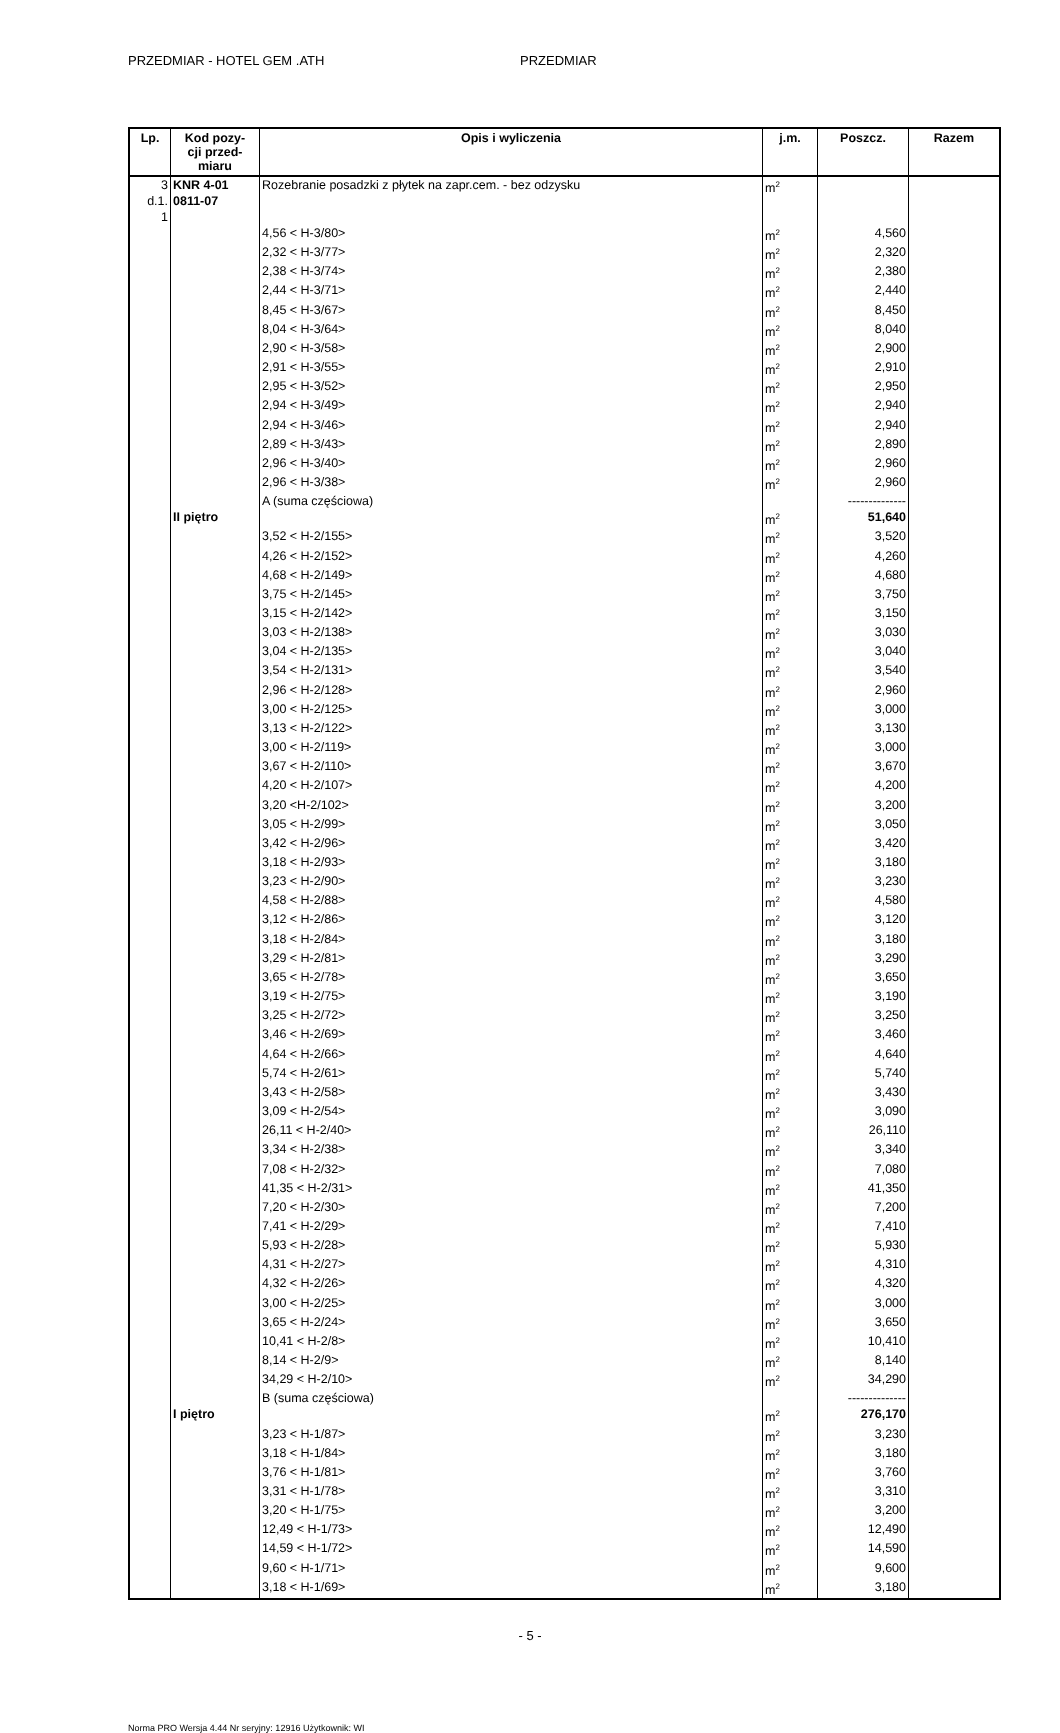PRZEDMIAR - HOTEL GEM .ATH PRZEDMIAR
| Lp. | Kod pozy- cji przed- miaru | Opis i wyliczenia | j.m. | Poszcz. | Razem |
| --- | --- | --- | --- | --- | --- |
| 3 d.1. 1 | KNR 4-01 0811-07 | Rozebranie posadzki z płytek na zapr.cem. - bez odzysku | m<sup>2</sup> | | |
| | | 4,56 < H-3/80> | m<sup>2</sup> | 4,560 | |
| | | 2,32 < H-3/77> | m<sup>2</sup> | 2,320 | |
| | | 2,38 < H-3/74> | m<sup>2</sup> | 2,380 | |
| | | 2,44 < H-3/71> | m<sup>2</sup> | 2,440 | |
| | | 8,45 < H-3/67> | m<sup>2</sup> | 8,450 | |
| | | 8,04 < H-3/64> | m<sup>2</sup> | 8,040 | |
| | | 2,90 < H-3/58> | m<sup>2</sup> | 2,900 | |
| | | 2,91 < H-3/55> | m<sup>2</sup> | 2,910 | |
| | | 2,95 < H-3/52> | m<sup>2</sup> | 2,950 | |
| | | 2,94 < H-3/49> | m<sup>2</sup> | 2,940 | |
| | | 2,94 < H-3/46> | m<sup>2</sup> | 2,940 | |
| | | 2,89 < H-3/43> | m<sup>2</sup> | 2,890 | |
| | | 2,96 < H-3/40> | m<sup>2</sup> | 2,960 | |
| | | 2,96 < H-3/38> | m<sup>2</sup> | 2,960 | |
| | | A (suma częściowa) | | -------------- | |
| | II piętro | | m<sup>2</sup> | 51,640 | |
| | | 3,52 < H-2/155> | m<sup>2</sup> | 3,520 | |
| | | 4,26 < H-2/152> | m<sup>2</sup> | 4,260 | |
| | | 4,68 < H-2/149> | m<sup>2</sup> | 4,680 | |
| | | 3,75 < H-2/145> | m<sup>2</sup> | 3,750 | |
| | | 3,15 < H-2/142> | m<sup>2</sup> | 3,150 | |
| | | 3,03 < H-2/138> | m<sup>2</sup> | 3,030 | |
| | | 3,04 < H-2/135> | m<sup>2</sup> | 3,040 | |
| | | 3,54 < H-2/131> | m<sup>2</sup> | 3,540 | |
| | | 2,96 < H-2/128> | m<sup>2</sup> | 2,960 | |
| | | 3,00 < H-2/125> | m<sup>2</sup> | 3,000 | |
| | | 3,13 < H-2/122> | m<sup>2</sup> | 3,130 | |
| | | 3,00 < H-2/119> | m<sup>2</sup> | 3,000 | |
| | | 3,67 < H-2/110> | m<sup>2</sup> | 3,670 | |
| | | 4,20 < H-2/107> | m<sup>2</sup> | 4,200 | |
| | | 3,20 <H-2/102> | m<sup>2</sup> | 3,200 | |
| | | 3,05 < H-2/99> | m<sup>2</sup> | 3,050 | |
| | | 3,42 < H-2/96> | m<sup>2</sup> | 3,420 | |
| | | 3,18 < H-2/93> | m<sup>2</sup> | 3,180 | |
| | | 3,23 < H-2/90> | m<sup>2</sup> | 3,230 | |
| | | 4,58 < H-2/88> | m<sup>2</sup> | 4,580 | |
| | | 3,12 < H-2/86> | m<sup>2</sup> | 3,120 | |
| | | 3,18 < H-2/84> | m<sup>2</sup> | 3,180 | |
| | | 3,29 < H-2/81> | m<sup>2</sup> | 3,290 | |
| | | 3,65 < H-2/78> | m<sup>2</sup> | 3,650 | |
| | | 3,19 < H-2/75> | m<sup>2</sup> | 3,190 | |
| | | 3,25 < H-2/72> | m<sup>2</sup> | 3,250 | |
| | | 3,46 < H-2/69> | m<sup>2</sup> | 3,460 | |
| | | 4,64 < H-2/66> | m<sup>2</sup> | 4,640 | |
| | | 5,74 < H-2/61> | m<sup>2</sup> | 5,740 | |
| | | 3,43 < H-2/58> | m<sup>2</sup> | 3,430 | |
| | | 3,09 < H-2/54> | m<sup>2</sup> | 3,090 | |
| | | 26,11 < H-2/40> | m<sup>2</sup> | 26,110 | |
| | | 3,34 < H-2/38> | m<sup>2</sup> | 3,340 | |
| | | 7,08 < H-2/32> | m<sup>2</sup> | 7,080 | |
| | | 41,35 < H-2/31> | m<sup>2</sup> | 41,350 | |
| | | 7,20 < H-2/30> | m<sup>2</sup> | 7,200 | |
| | | 7,41 < H-2/29> | m<sup>2</sup> | 7,410 | |
| | | 5,93 < H-2/28> | m<sup>2</sup> | 5,930 | |
| | | 4,31 < H-2/27> | m<sup>2</sup> | 4,310 | |
| | | 4,32 < H-2/26> | m<sup>2</sup> | 4,320 | |
| | | 3,00 < H-2/25> | m<sup>2</sup> | 3,000 | |
| | | 3,65 < H-2/24> | m<sup>2</sup> | 3,650 | |
| | | 10,41 < H-2/8> | m<sup>2</sup> | 10,410 | |
| | | 8,14 < H-2/9> | m<sup>2</sup> | 8,140 | |
| | | 34,29 < H-2/10> | m<sup>2</sup> | 34,290 | |
| | | B (suma częściowa) | | -------------- | |
| | I piętro | | m<sup>2</sup> | 276,170 | |
| | | 3,23 < H-1/87> | m<sup>2</sup> | 3,230 | |
| | | 3,18 < H-1/84> | m<sup>2</sup> | 3,180 | |
| | | 3,76 < H-1/81> | m<sup>2</sup> | 3,760 | |
| | | 3,31 < H-1/78> | m<sup>2</sup> | 3,310 | |
| | | 3,20 < H-1/75> | m<sup>2</sup> | 3,200 | |
| | | 12,49 < H-1/73> | m<sup>2</sup> | 12,490 | |
| | | 14,59 < H-1/72> | m<sup>2</sup> | 14,590 | |
| | | 9,60 < H-1/71> | m<sup>2</sup> | 9,600 | |
| | | 3,18 < H-1/69> | m<sup>2</sup> | 3,180 | |
- 5 -
Norma PRO Wersja 4.44 Nr seryjny: 12916 Użytkownik: WI